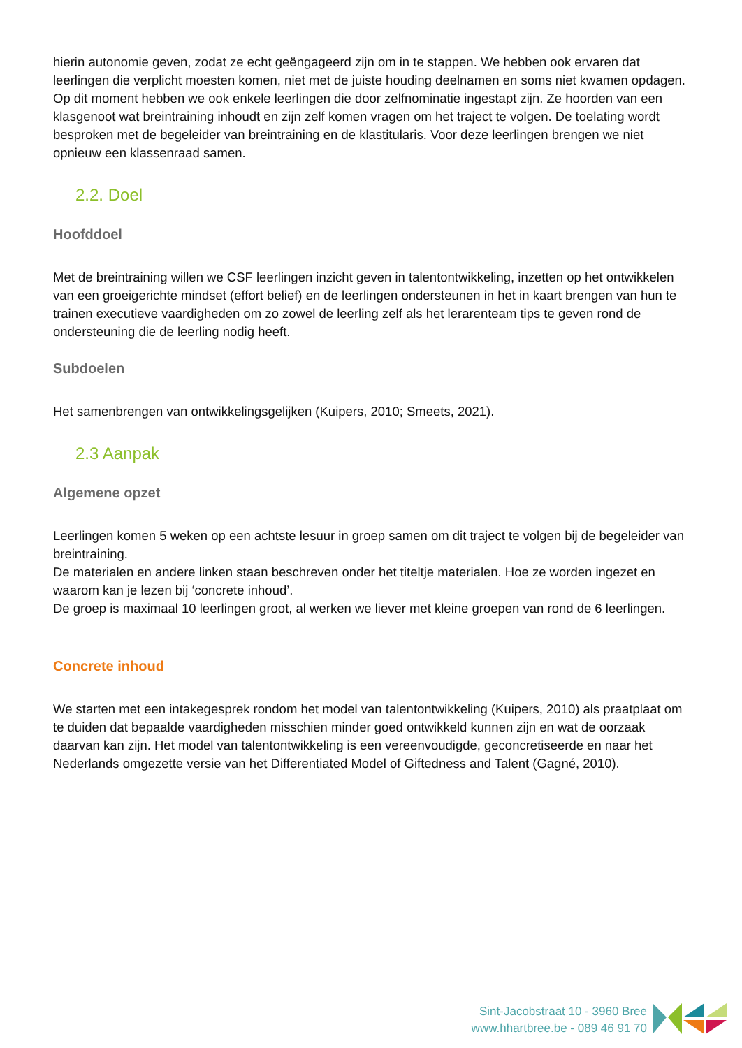hierin autonomie geven, zodat ze echt geëngageerd zijn om in te stappen. We hebben ook ervaren dat leerlingen die verplicht moesten komen, niet met de juiste houding deelnamen en soms niet kwamen opdagen.
Op dit moment hebben we ook enkele leerlingen die door zelfnominatie ingestapt zijn. Ze hoorden van een klasgenoot wat breintraining inhoudt en zijn zelf komen vragen om het traject te volgen. De toelating wordt besproken met de begeleider van breintraining en de klastitularis. Voor deze leerlingen brengen we niet opnieuw een klassenraad samen.
2.2. Doel
Hoofddoel
Met de breintraining willen we CSF leerlingen inzicht geven in talentontwikkeling, inzetten op het ontwikkelen van een groeigerichte mindset (effort belief) en de leerlingen ondersteunen in het in kaart brengen van hun te trainen executieve vaardigheden om zo zowel de leerling zelf als het lerarenteam tips te geven rond de ondersteuning die de leerling nodig heeft.
Subdoelen
Het samenbrengen van ontwikkelingsgelijken (Kuipers, 2010; Smeets, 2021).
2.3 Aanpak
Algemene opzet
Leerlingen komen 5 weken op een achtste lesuur in groep samen om dit traject te volgen bij de begeleider van breintraining.
De materialen en andere linken staan beschreven onder het titeltje materialen. Hoe ze worden ingezet en waarom kan je lezen bij ‘concrete inhoud’.
De groep is maximaal 10 leerlingen groot, al werken we liever met kleine groepen van rond de 6 leerlingen.
Concrete inhoud
We starten met een intakegesprek rondom het model van talentontwikkeling (Kuipers, 2010) als praatplaat om te duiden dat bepaalde vaardigheden misschien minder goed ontwikkeld kunnen zijn en wat de oorzaak daarvan kan zijn. Het model van talentontwikkeling is een vereenvoudigde, geconcretiseerde en naar het Nederlands omgezette versie van het Differentiated Model of Giftedness and Talent (Gagné, 2010).
Sint-Jacobstraat 10 - 3960 Bree
www.hhartbree.be - 089 46 91 70